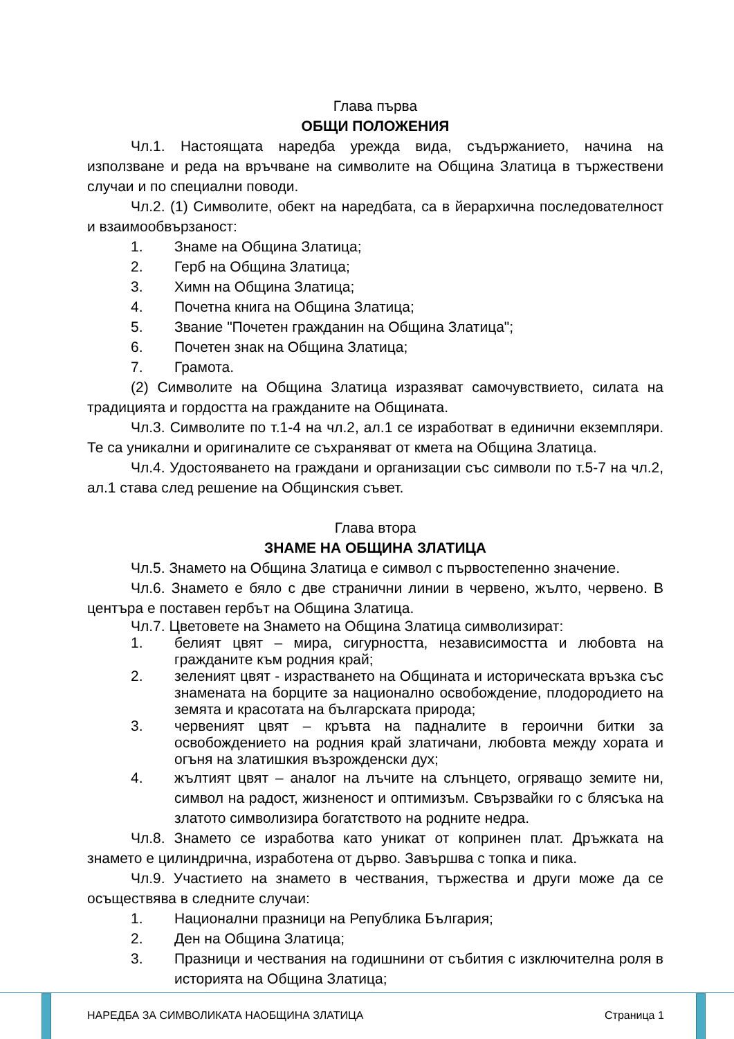Глава първа
ОБЩИ ПОЛОЖЕНИЯ
Чл.1. Настоящата наредба урежда вида, съдържанието, начина на използване и реда на връчване на символите на Община Златица в тържествени случаи и по специални поводи.
Чл.2. (1) Символите, обект на наредбата, са в йерархична последователност и взаимообвързаност:
1. Знаме на Община Златица;
2. Герб на Община Златица;
3. Химн на Община Златица;
4. Почетна книга на Община Златица;
5. Звание "Почетен гражданин на Община Златица";
6. Почетен знак на Община Златица;
7. Грамота.
(2) Символите на Община Златица изразяват самочувствието, силата на традицията и гордостта на гражданите на Общината.
Чл.3. Символите по т.1-4 на чл.2, ал.1 се изработват в единични екземпляри. Те са уникални и оригиналите се съхраняват от кмета на Община Златица.
Чл.4. Удостояването на граждани и организации със символи по т.5-7 на чл.2, ал.1 става след решение на Общинския съвет.
Глава втора
ЗНАМЕ НА ОБЩИНА ЗЛАТИЦА
Чл.5. Знамето на Община Златица е символ с първостепенно значение.
Чл.6. Знамето е бяло с две странични линии в червено, жълто, червено. В центъра е поставен гербът на Община Златица.
Чл.7. Цветовете на Знамето на Община Златица символизират:
1. белият цвят – мира, сигурността, независимостта и любовта на гражданите към родния край;
2. зеленият цвят - израстването на Общината и историческата връзка със знамената на борците за национално освобождение, плодородието на земята и красотата на българската природа;
3. червеният цвят – кръвта на падналите в героични битки за освобождението на родния край златичани, любовта между хората и огъня на златишкия възрожденски дух;
4. жълтият цвят – аналог на лъчите на слънцето, огряващо земите ни, символ на радост, жизненост и оптимизъм. Свързвайки го с блясъка на златото символизира богатството на родните недра.
Чл.8. Знамето се изработва като уникат от копринен плат. Дръжката на знамето е цилиндрична, изработена от дърво. Завършва с топка и пика.
Чл.9. Участието на знамето в чествания, тържества и други може да се осъществява в следните случаи:
1. Национални празници на Република България;
2. Ден на Община Златица;
3. Празници и чествания на годишнини от събития с изключителна роля в историята на Община Златица;
НАРЕДБА ЗА СИМВОЛИКАТА НАОБЩИНА ЗЛАТИЦА
Страница 1